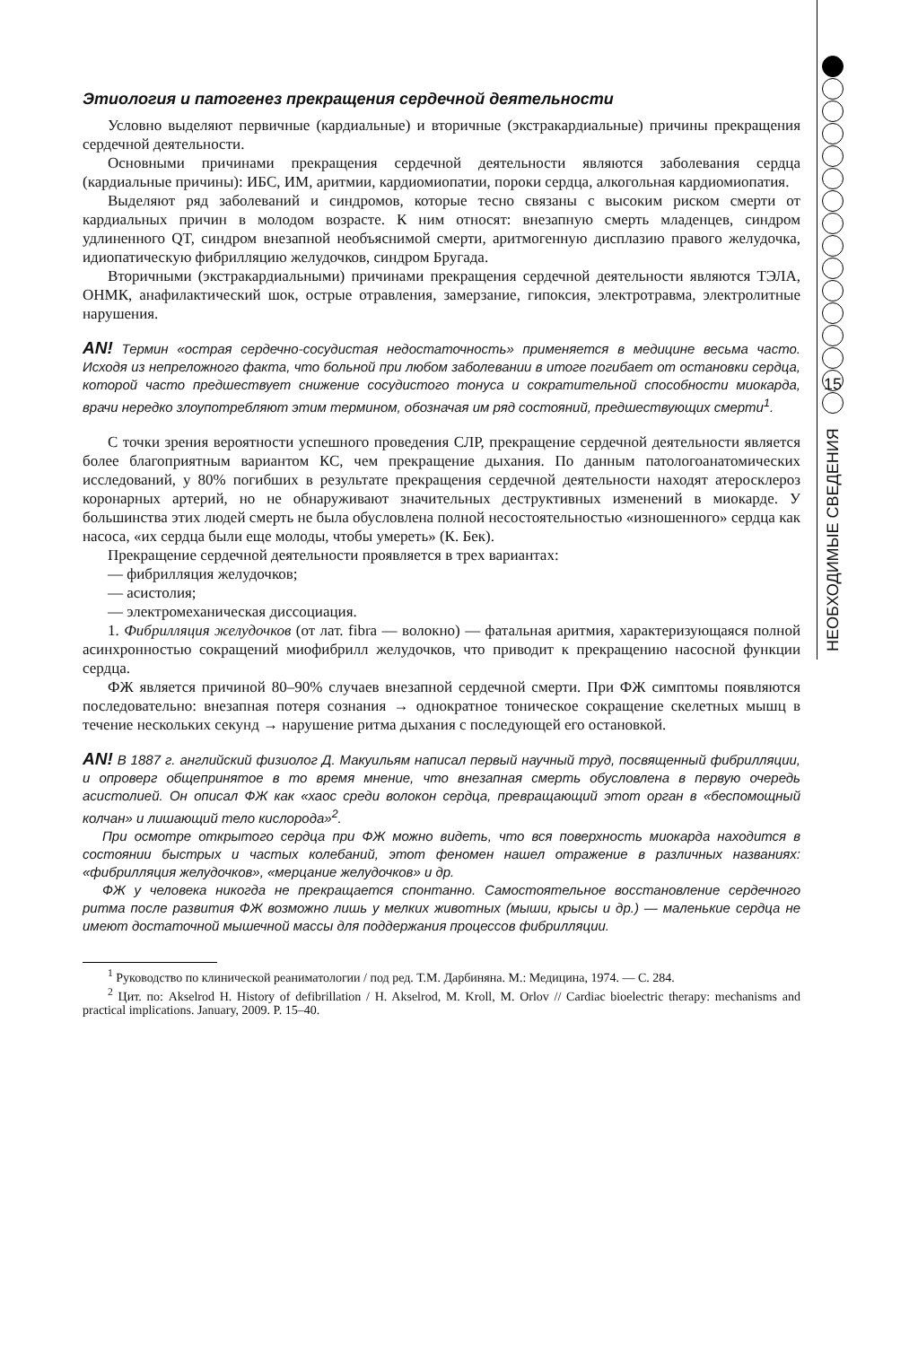Этиология и патогенез прекращения сердечной деятельности
Условно выделяют первичные (кардиальные) и вторичные (экстракардиальные) причины прекращения сердечной деятельности.
Основными причинами прекращения сердечной деятельности являются заболевания сердца (кардиальные причины): ИБС, ИМ, аритмии, кардиомиопатии, пороки сердца, алкогольная кардиомиопатия.
Выделяют ряд заболеваний и синдромов, которые тесно связаны с высоким риском смерти от кардиальных причин в молодом возрасте. К ним относят: внезапную смерть младенцев, синдром удлиненного QT, синдром внезапной необъяснимой смерти, аритмогенную дисплазию правого желудочка, идиопатическую фибрилляцию желудочков, синдром Бругада.
Вторичными (экстракардиальными) причинами прекращения сердечной деятельности являются ТЭЛА, ОНМК, анафилактический шок, острые отравления, замерзание, гипоксия, электротравма, электролитные нарушения.
AN! Термин «острая сердечно-сосудистая недостаточность» применяется в медицине весьма часто. Исходя из непреложного факта, что больной при любом заболевании в итоге погибает от остановки сердца, которой часто предшествует снижение сосудистого тонуса и сократительной способности миокарда, врачи нередко злоупотребляют этим термином, обозначая им ряд состояний, предшествующих смерти<sup>1</sup>.
С точки зрения вероятности успешного проведения СЛР, прекращение сердечной деятельности является более благоприятным вариантом КС, чем прекращение дыхания. По данным патологоанатомических исследований, у 80% погибших в результате прекращения сердечной деятельности находят атеросклероз коронарных артерий, но не обнаруживают значительных деструктивных изменений в миокарде. У большинства этих людей смерть не была обусловлена полной несостоятельностью «изношенного» сердца как насоса, «их сердца были еще молоды, чтобы умереть» (К. Бек).
Прекращение сердечной деятельности проявляется в трех вариантах:
— фибрилляция желудочков;
— асистолия;
— электромеханическая диссоциация.
1. Фибрилляция желудочков (от лат. fibra — волокно) — фатальная аритмия, характеризующаяся полной асинхронностью сокращений миофибрилл желудочков, что приводит к прекращению насосной функции сердца.
ФЖ является причиной 80–90% случаев внезапной сердечной смерти. При ФЖ симптомы появляются последовательно: внезапная потеря сознания → однократное тоническое сокращение скелетных мышц в течение нескольких секунд → нарушение ритма дыхания с последующей его остановкой.
AN! В 1887 г. английский физиолог Д. Макуильям написал первый научный труд, посвященный фибрилляции, и опроверг общепринятое в то время мнение, что внезапная смерть обусловлена в первую очередь асистолией. Он описал ФЖ как «хаос среди волокон сердца, превращающий этот орган в «беспомощный колчан» и лишающий тело кислорода»<sup>2</sup>.
При осмотре открытого сердца при ФЖ можно видеть, что вся поверхность миокарда находится в состоянии быстрых и частых колебаний, этот феномен нашел отражение в различных названиях: «фибрилляция желудочков», «мерцание желудочков» и др.
ФЖ у человека никогда не прекращается спонтанно. Самостоятельное восстановление сердечного ритма после развития ФЖ возможно лишь у мелких животных (мыши, крысы и др.) — маленькие сердца не имеют достаточной мышечной массы для поддержания процессов фибрилляции.
<sup>1</sup> Руководство по клинической реаниматологии / под ред. Т.М. Дарбиняна. М.: Медицина, 1974. — С. 284.
<sup>2</sup> Цит. по: Akselrod H. History of defibrillation / H. Akselrod, M. Kroll, M. Orlov // Cardiac bioelectric therapy: mechanisms and practical implications. January, 2009. P. 15–40.
15
НЕОБХОДИМЫЕ СВЕДЕНИЯ